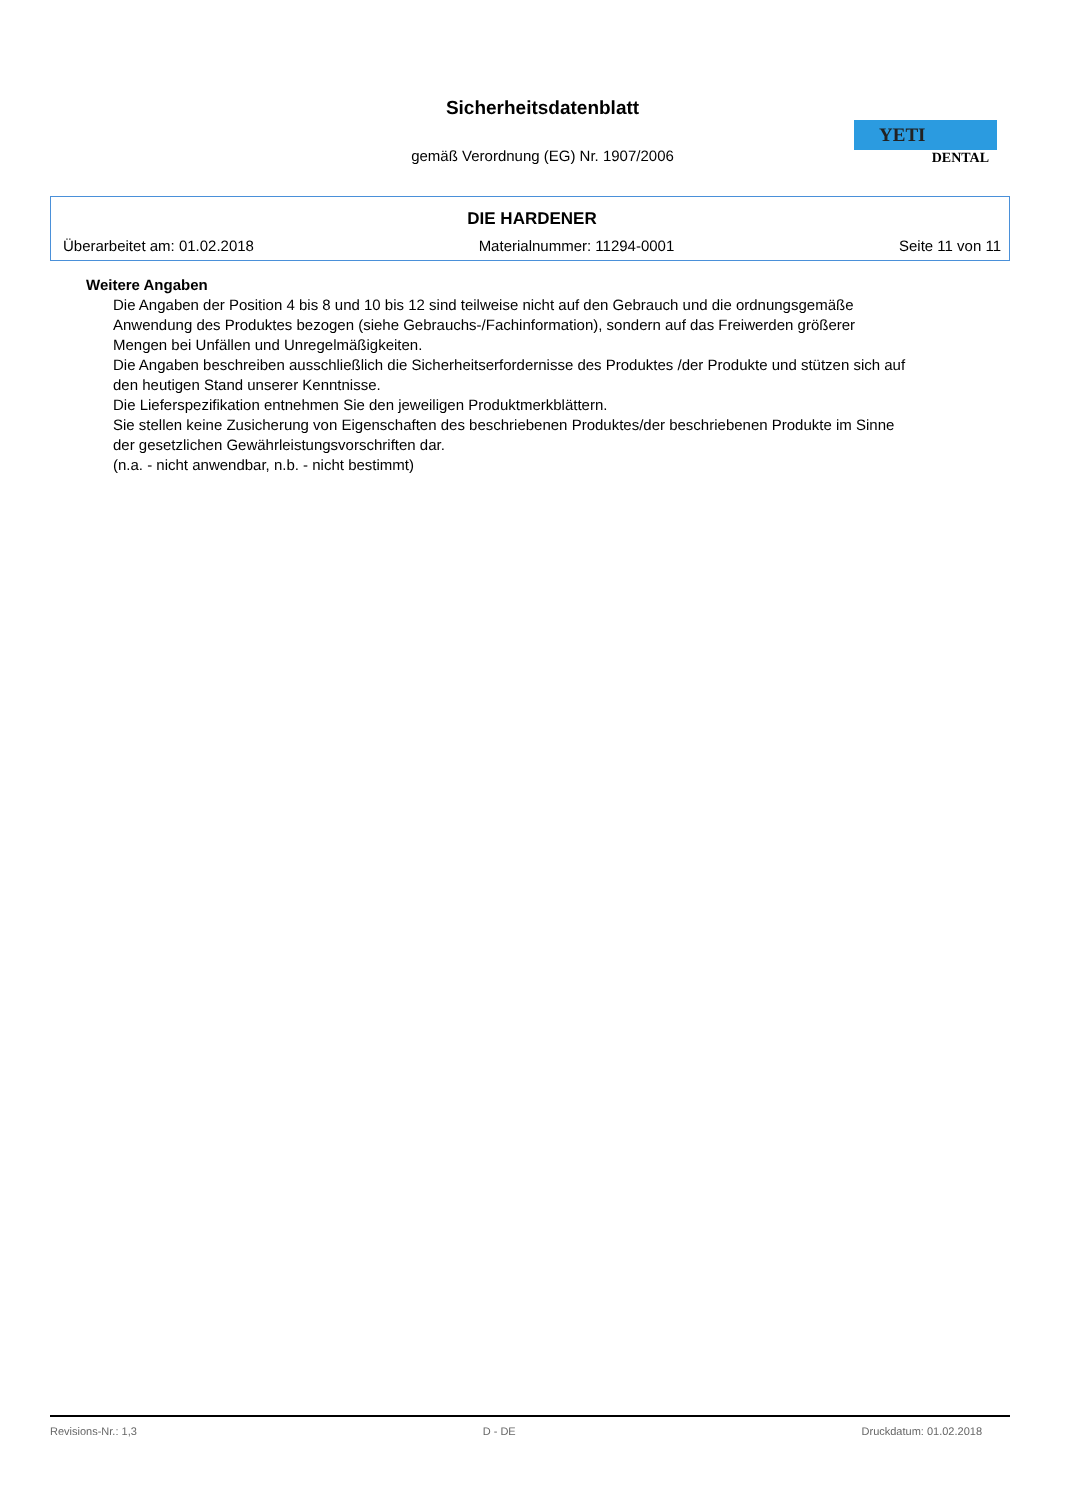Sicherheitsdatenblatt
gemäß Verordnung (EG) Nr. 1907/2006
YETI
DENTAL
DIE HARDENER
Überarbeitet am: 01.02.2018 Materialnummer: 11294-0001 Seite 11 von 11
Weitere Angaben
Die Angaben der Position 4 bis 8 und 10 bis 12 sind teilweise nicht auf den Gebrauch und die ordnungsgemäße Anwendung des Produktes bezogen (siehe Gebrauchs-/Fachinformation), sondern auf das Freiwerden größerer Mengen bei Unfällen und Unregelmäßigkeiten.
Die Angaben beschreiben ausschließlich die Sicherheitserfordernisse des Produktes /der Produkte und stützen sich auf den heutigen Stand unserer Kenntnisse.
Die Lieferspezifikation entnehmen Sie den jeweiligen Produktmerkblättern.
Sie stellen keine Zusicherung von Eigenschaften des beschriebenen Produktes/der beschriebenen Produkte im Sinne der gesetzlichen Gewährleistungsvorschriften dar.
(n.a. - nicht anwendbar, n.b. - nicht bestimmt)
Revisions-Nr.: 1,3 D - DE Druckdatum: 01.02.2018